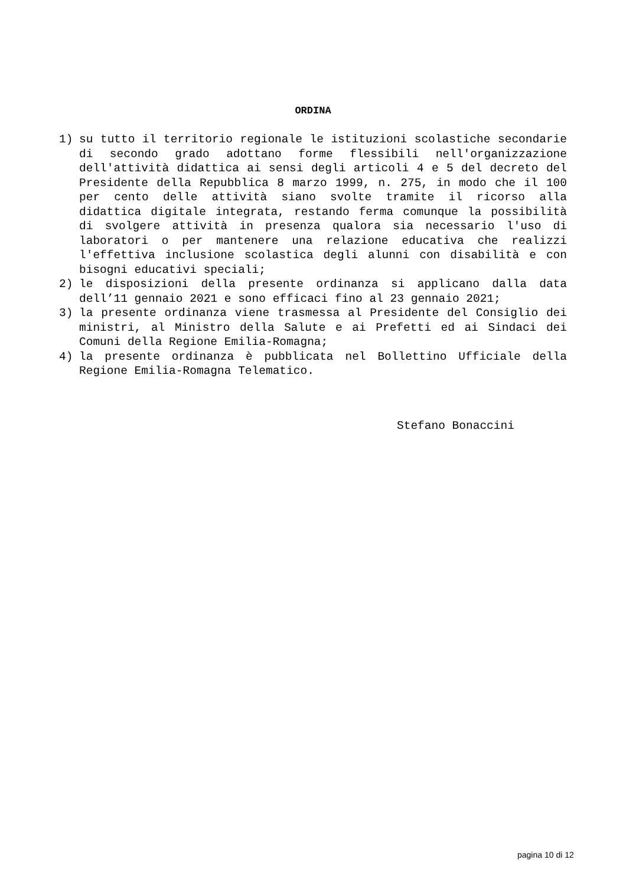ORDINA
1) su tutto il territorio regionale le istituzioni scolastiche secondarie di secondo grado adottano forme flessibili nell'organizzazione dell'attività didattica ai sensi degli articoli 4 e 5 del decreto del Presidente della Repubblica 8 marzo 1999, n. 275, in modo che il 100 per cento delle attività siano svolte tramite il ricorso alla didattica digitale integrata, restando ferma comunque la possibilità di svolgere attività in presenza qualora sia necessario l'uso di laboratori o per mantenere una relazione educativa che realizzi l'effettiva inclusione scolastica degli alunni con disabilità e con bisogni educativi speciali;
2) le disposizioni della presente ordinanza si applicano dalla data dell’11 gennaio 2021 e sono efficaci fino al 23 gennaio 2021;
3) la presente ordinanza viene trasmessa al Presidente del Consiglio dei ministri, al Ministro della Salute e ai Prefetti ed ai Sindaci dei Comuni della Regione Emilia-Romagna;
4) la presente ordinanza è pubblicata nel Bollettino Ufficiale della Regione Emilia-Romagna Telematico.
Stefano Bonaccini
pagina 10 di 12